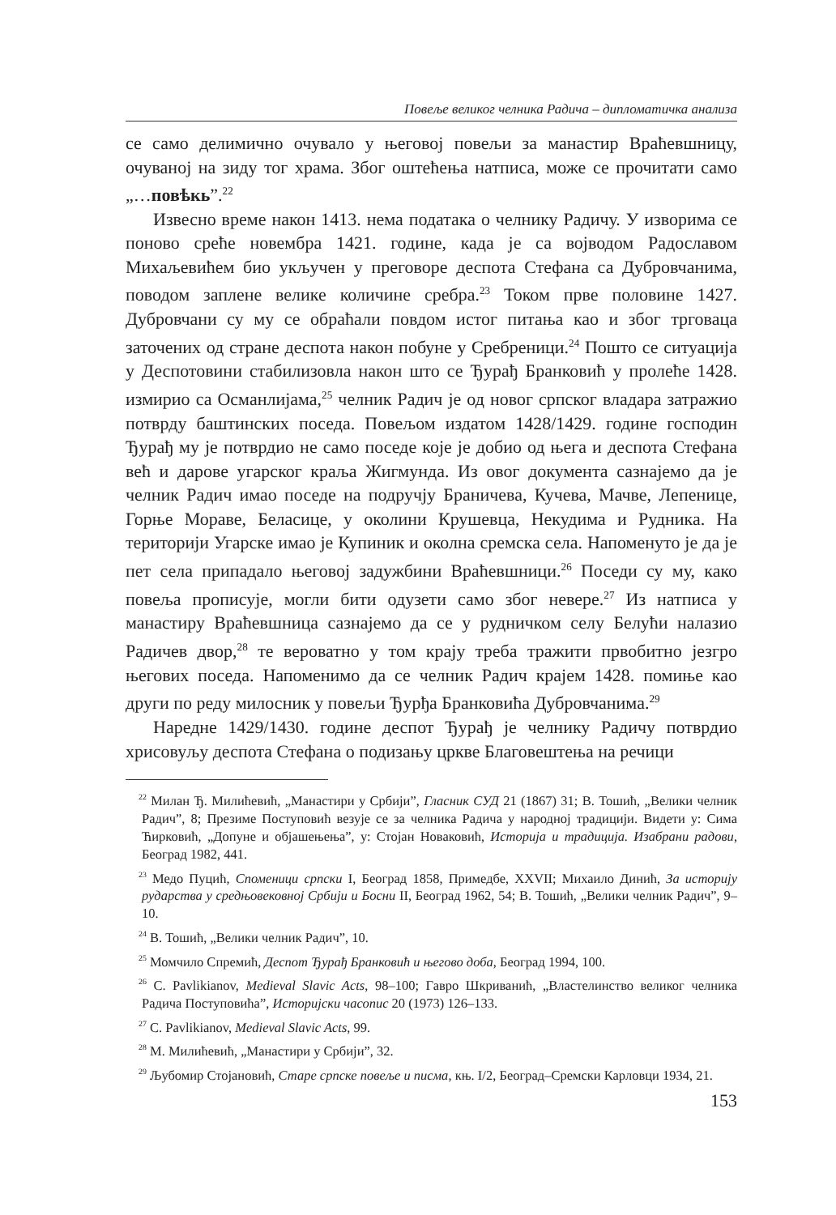Повеље великог челника Радича – дипломатичка анализа
се само делимично очувало у његовој повељи за манастир Враћевшницу, очуваној на зиду тог храма. Због оштећења натписа, може се прочитати само „…повѣкь”.<sup>22</sup>
Извесно време након 1413. нема података о челнику Радичу. У изворима се поново среће новембра 1421. године, када је са војводом Радославом Михаљевићем био укључен у преговоре деспота Стефана са Дубровчанима, поводом заплене велике количине сребра.<sup>23</sup> Током прве половине 1427. Дубровчани су му се обраћали повдом истог питања као и због трговаца заточених од стране деспота након побуне у Сребреници.<sup>24</sup> Пошто се ситуација у Деспотовини стабилизовла након што се Ђурађ Бранковић у пролеће 1428. измирио са Османлијама,<sup>25</sup> челник Радич је од новог српског владара затражио потврду баштинских поседа. Повељом издатом 1428/1429. године господин Ђурађ му је потврдио не само поседе које је добио од њега и деспота Стефана већ и дарове угарског краља Жигмунда. Из овог документа сазнајемо да је челник Радич имао поседе на подручју Браничева, Кучева, Мачве, Лепенице, Горње Мораве, Беласице, у околини Крушевца, Некудима и Рудника. На територији Угарске имао је Купиник и околна сремска села. Напоменуто је да је пет села припадало његовој задужбини Враћевшници.<sup>26</sup> Поседи су му, како повеља прописује, могли бити одузети само због невере.<sup>27</sup> Из натписа у манастиру Враћевшница сазнајемо да се у рудничком селу Белући налазио Радичев двор,<sup>28</sup> те вероватно у том крају треба тражити првобитно језгро његових поседа. Напоменимо да се челник Радич крајем 1428. помиње као други по реду милосник у повељи Ђурђа Бранковића Дубровчанима.<sup>29</sup>
Наредне 1429/1430. године деспот Ђурађ је челнику Радичу потврдио хрисовуљу деспота Стефана о подизању цркве Благовештења на речици
<sup>22</sup> Милан Ђ. Милићевић, „Манастири у Србији”, Гласник СУД 21 (1867) 31; В. Тошић, „Велики челник Радич”, 8; Презиме Поступовић везује се за челника Радича у народној традицији. Видети у: Сима Ћирковић, „Допуне и објашењења”, у: Стојан Новаковић, Историја и традиција. Изабрани радови, Београд 1982, 441.
<sup>23</sup> Медо Пуцић, Споменици српски I, Београд 1858, Примедбе, XXVII; Михаило Динић, За историју рударства у средњовековној Србији и Босни II, Београд 1962, 54; В. Тошић, „Велики челник Радич”, 9–10.
<sup>24</sup> В. Тошић, „Велики челник Радич”, 10.
<sup>25</sup> Момчило Спремић, Деспот Ђурађ Бранковић и његово доба, Београд 1994, 100.
<sup>26</sup> C. Pavlikianov, Medieval Slavic Acts, 98–100; Гавро Шкриванић, „Властелинство великог челника Радича Поступовића”, Историјски часопис 20 (1973) 126–133.
<sup>27</sup> C. Pavlikianov, Medieval Slavic Acts, 99.
<sup>28</sup> М. Милићевић, „Манастири у Србији”, 32.
<sup>29</sup> Љубомир Стојановић, Старе српске повеље и писма, књ. I/2, Београд–Сремски Карловци 1934, 21.
153